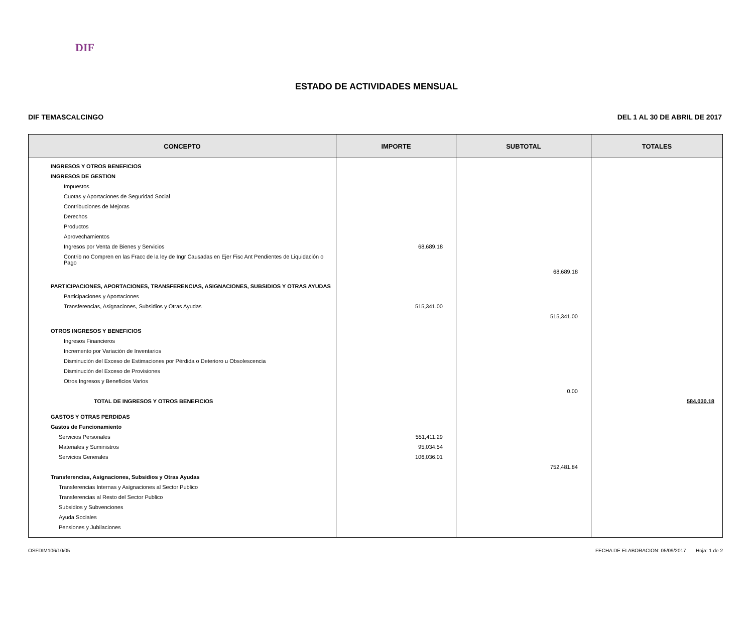DIF
ESTADO DE ACTIVIDADES MENSUAL
DIF TEMASCALCINGO DEL 1 AL 30 DE ABRIL DE 2017
| CONCEPTO | IMPORTE | SUBTOTAL | TOTALES |
| --- | --- | --- | --- |
| INGRESOS Y OTROS BENEFICIOS | | | |
| INGRESOS DE GESTION | | | |
| Impuestos | | | |
| Cuotas y Aportaciones de Seguridad Social | | | |
| Contribuciones de Mejoras | | | |
| Derechos | | | |
| Productos | | | |
| Aprovechamientos | | | |
| Ingresos por Venta de Bienes y Servicios | 68,689.18 | | |
| Contrib no Compren en las Fracc de la ley de Ingr Causadas en Ejer Fisc Ant Pendientes de Liquidación o Pago | | | |
| | | 68,689.18 | |
| PARTICIPACIONES, APORTACIONES, TRANSFERENCIAS, ASIGNACIONES, SUBSIDIOS Y OTRAS AYUDAS | | | |
| Participaciones y Aportaciones | | | |
| Transferencias, Asignaciones, Subsidios y Otras Ayudas | 515,341.00 | | |
| | | 515,341.00 | |
| OTROS INGRESOS Y BENEFICIOS | | | |
| Ingresos Financieros | | | |
| Incremento por Variación de Inventarios | | | |
| Disminución del Exceso de Estimaciones por Pérdida o Deterioro u Obsolescencia | | | |
| Disminución del Exceso de Provisiones | | | |
| Otros Ingresos y Beneficios Varios | | | |
| | | 0.00 | |
| TOTAL DE INGRESOS Y OTROS BENEFICIOS | | | 584,030.18 |
| GASTOS Y OTRAS PERDIDAS | | | |
| Gastos de Funcionamiento | | | |
| Servicios Personales | 551,411.29 | | |
| Materiales y Suministros | 95,034.54 | | |
| Servicios Generales | 106,036.01 | | |
| | | 752,481.84 | |
| Transferencias, Asignaciones, Subsidios y Otras Ayudas | | | |
| Transferencias Internas y Asignaciones al Sector Publico | | | |
| Transferencias al Resto del Sector Publico | | | |
| Subsidios y Subvenciones | | | |
| Ayuda Sociales | | | |
| Pensiones y Jubilaciones | | | |
OSFDIM106/10/05 FECHA DE ELABORACION: 05/09/2017 Hoja: 1 de 2